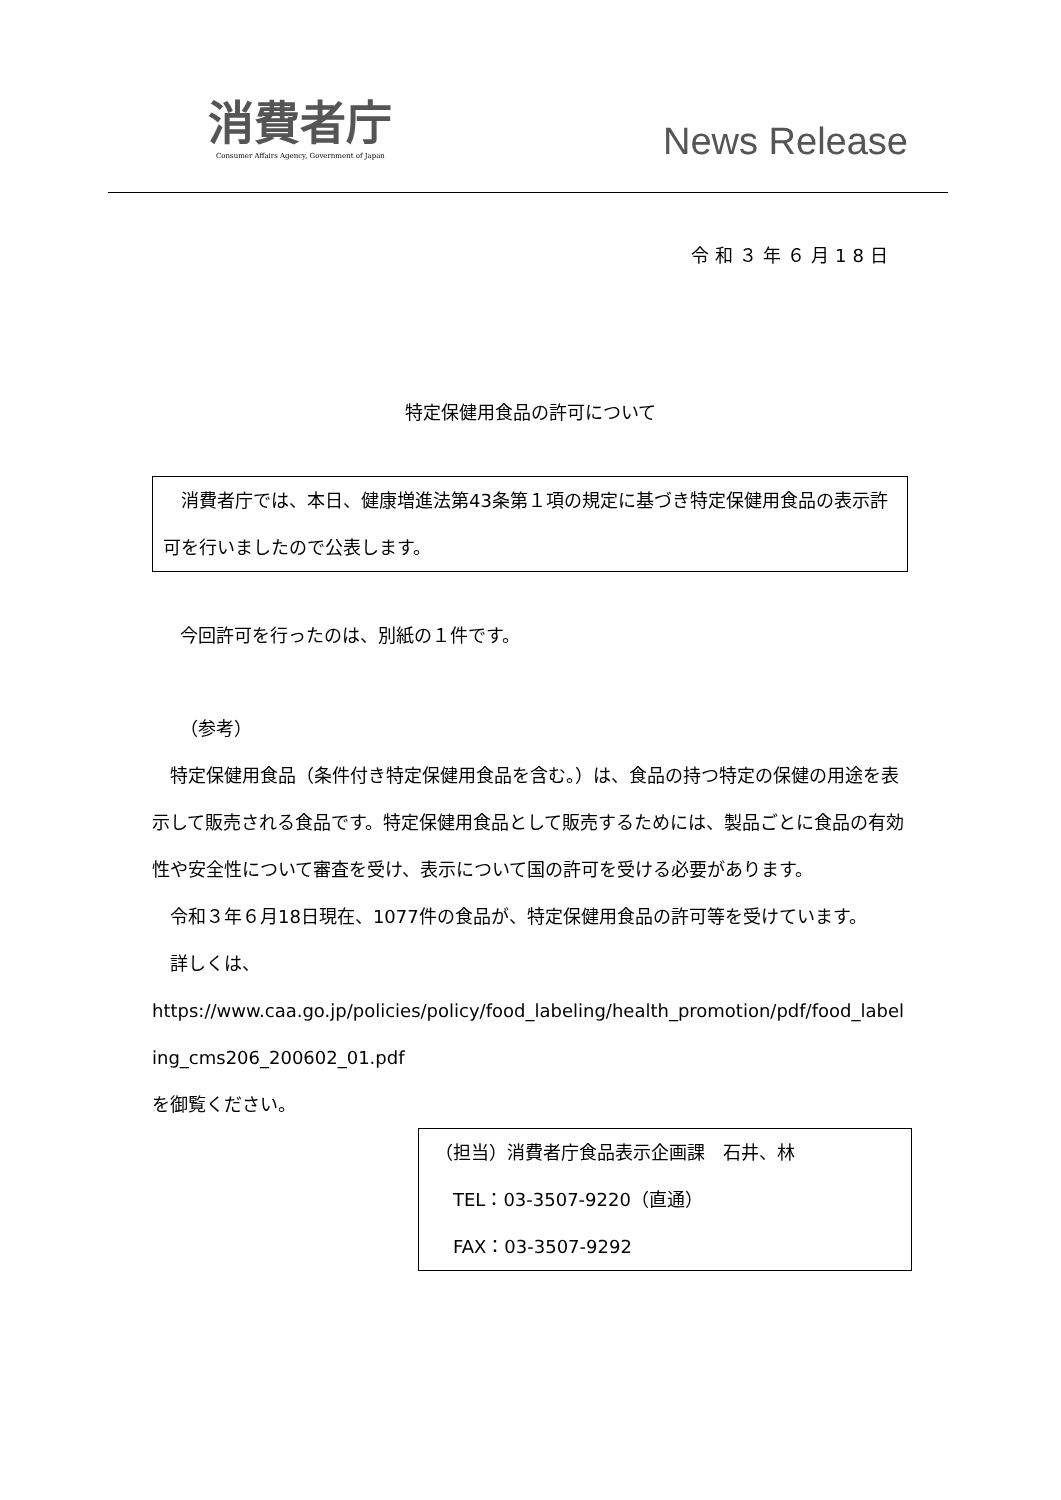消費者庁
Consumer Affairs Agency, Government of Japan
News Release
令和３年６月18日
特定保健用食品の許可について
　消費者庁では、本日、健康増進法第43条第１項の規定に基づき特定保健用食品の表示許可を行いましたので公表します。
今回許可を行ったのは、別紙の１件です。
（参考）
　特定保健用食品（条件付き特定保健用食品を含む。）は、食品の持つ特定の保健の用途を表示して販売される食品です。特定保健用食品として販売するためには、製品ごとに食品の有効性や安全性について審査を受け、表示について国の許可を受ける必要があります。
　令和３年６月18日現在、1077件の食品が、特定保健用食品の許可等を受けています。
　詳しくは、
https://www.caa.go.jp/policies/policy/food_labeling/health_promotion/pdf/food_labeling_cms206_200602_01.pdf
を御覧ください。
（担当）消費者庁食品表示企画課　石井、林
　TEL：03-3507-9220（直通）
　FAX：03-3507-9292